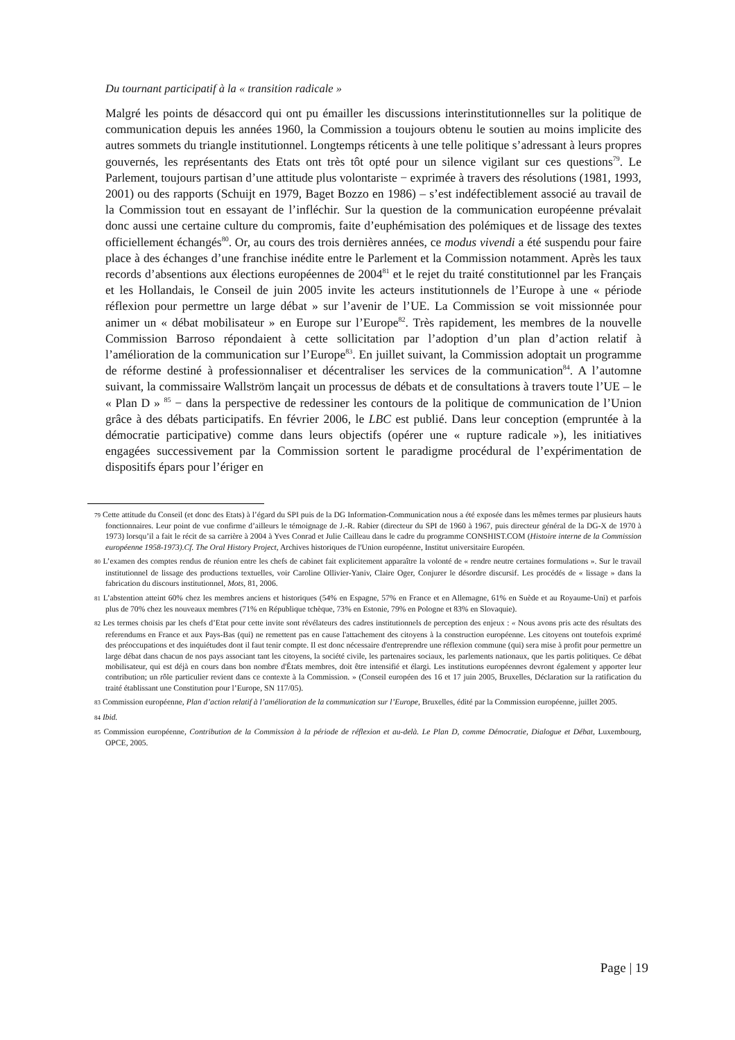Du tournant participatif à la « transition radicale »
Malgré les points de désaccord qui ont pu émailler les discussions interinstitutionnelles sur la politique de communication depuis les années 1960, la Commission a toujours obtenu le soutien au moins implicite des autres sommets du triangle institutionnel. Longtemps réticents à une telle politique s’adressant à leurs propres gouvernés, les représentants des Etats ont très tôt opté pour un silence vigilant sur ces questions<sup>79</sup>. Le Parlement, toujours partisan d’une attitude plus volontariste − exprimée à travers des résolutions (1981, 1993, 2001) ou des rapports (Schuijt en 1979, Baget Bozzo en 1986) – s’est indéfectiblement associé au travail de la Commission tout en essayant de l’infléchir. Sur la question de la communication européenne prévalait donc aussi une certaine culture du compromis, faite d’euphémisation des polémiques et de lissage des textes officiellement échangés<sup>80</sup>. Or, au cours des trois dernières années, ce modus vivendi a été suspendu pour faire place à des échanges d’une franchise inédite entre le Parlement et la Commission notamment. Après les taux records d’absentions aux élections européennes de 2004<sup>81</sup> et le rejet du traité constitutionnel par les Français et les Hollandais, le Conseil de juin 2005 invite les acteurs institutionnels de l’Europe à une « période réflexion pour permettre un large débat » sur l’avenir de l’UE. La Commission se voit missionnée pour animer un « débat mobilisateur » en Europe sur l’Europe<sup>82</sup>. Très rapidement, les membres de la nouvelle Commission Barroso répondaient à cette sollicitation par l’adoption d’un plan d’action relatif à l’amélioration de la communication sur l’Europe<sup>83</sup>. En juillet suivant, la Commission adoptait un programme de réforme destiné à professionnaliser et décentraliser les services de la communication<sup>84</sup>. A l’automne suivant, la commissaire Wallström lançait un processus de débats et de consultations à travers toute l’UE – le « Plan D » <sup>85</sup> − dans la perspective de redessiner les contours de la politique de communication de l’Union grâce à des débats participatifs. En février 2006, le LBC est publié. Dans leur conception (empruntée à la démocratie participative) comme dans leurs objectifs (opérer une « rupture radicale »), les initiatives engagées successivement par la Commission sortent le paradigme procédural de l’expérimentation de dispositifs épars pour l’ériger en
79 Cette attitude du Conseil (et donc des Etats) à l’égard du SPI puis de la DG Information-Communication nous a été exposée dans les mêmes termes par plusieurs hauts fonctionnaires. Leur point de vue confirme d’ailleurs le témoignage de J.-R. Rabier (directeur du SPI de 1960 à 1967, puis directeur général de la DG-X de 1970 à 1973) lorsqu’il a fait le récit de sa carrière à 2004 à Yves Conrad et Julie Cailleau dans le cadre du programme CONSHIST.COM (Histoire interne de la Commission européenne 1958-1973).Cf. The Oral History Project, Archives historiques de l'Union européenne, Institut universitaire Européen.
80 L’examen des comptes rendus de réunion entre les chefs de cabinet fait explicitement apparaître la volonté de « rendre neutre certaines formulations ». Sur le travail institutionnel de lissage des productions textuelles, voir Caroline Ollivier-Yaniv, Claire Oger, Conjurer le désordre discursif. Les procédés de « lissage » dans la fabrication du discours institutionnel, Mots, 81, 2006.
81 L’abstention atteint 60% chez les membres anciens et historiques (54% en Espagne, 57% en France et en Allemagne, 61% en Suède et au Royaume-Uni) et parfois plus de 70% chez les nouveaux membres (71% en République tchèque, 73% en Estonie, 79% en Pologne et 83% en Slovaquie).
82 Les termes choisis par les chefs d’Etat pour cette invite sont révélateurs des cadres institutionnels de perception des enjeux : « Nous avons pris acte des résultats des referendums en France et aux Pays-Bas (qui) ne remettent pas en cause l'attachement des citoyens à la construction européenne. Les citoyens ont toutefois exprimé des préoccupations et des inquiétudes dont il faut tenir compte. Il est donc nécessaire d'entreprendre une réflexion commune (qui) sera mise à profit pour permettre un large débat dans chacun de nos pays associant tant les citoyens, la société civile, les partenaires sociaux, les parlements nationaux, que les partis politiques. Ce débat mobilisateur, qui est déjà en cours dans bon nombre d'États membres, doit être intensifié et élargi. Les institutions européennes devront également y apporter leur contribution; un rôle particulier revient dans ce contexte à la Commission. » (Conseil européen des 16 et 17 juin 2005, Bruxelles, Déclaration sur la ratification du traité établissant une Constitution pour l’Europe, SN 117/05).
83 Commission européenne, Plan d’action relatif à l’amélioration de la communication sur l’Europe, Bruxelles, édité par la Commission européenne, juillet 2005.
84 Ibid.
85 Commission européenne, Contribution de la Commission à la période de réflexion et au-delà. Le Plan D, comme Démocratie, Dialogue et Débat, Luxembourg, OPCE, 2005.
Page | 19